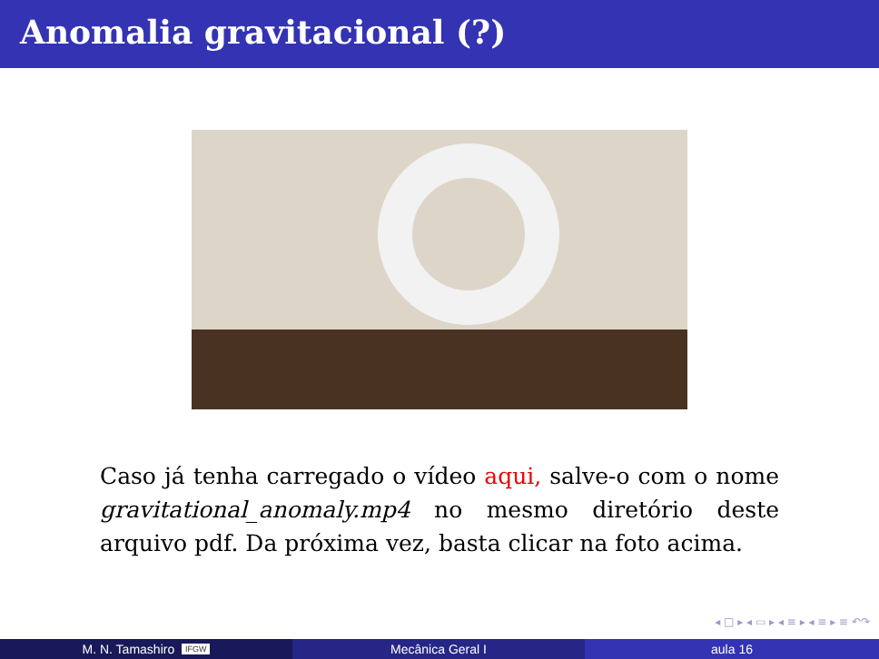Anomalia gravitacional (?)
Caso já tenha carregado o vídeo aqui, salve-o com o nome gravitational_anomaly.mp4 no mesmo diretório deste arquivo pdf. Da próxima vez, basta clicar na foto acima.
◂ □ ▸ ◂ ▭ ▸ ◂ ≡ ▸ ◂ ≡ ▸ ≡ ↶↷
M. N. Tamashiro IFGW
Mecânica Geral I aula 16